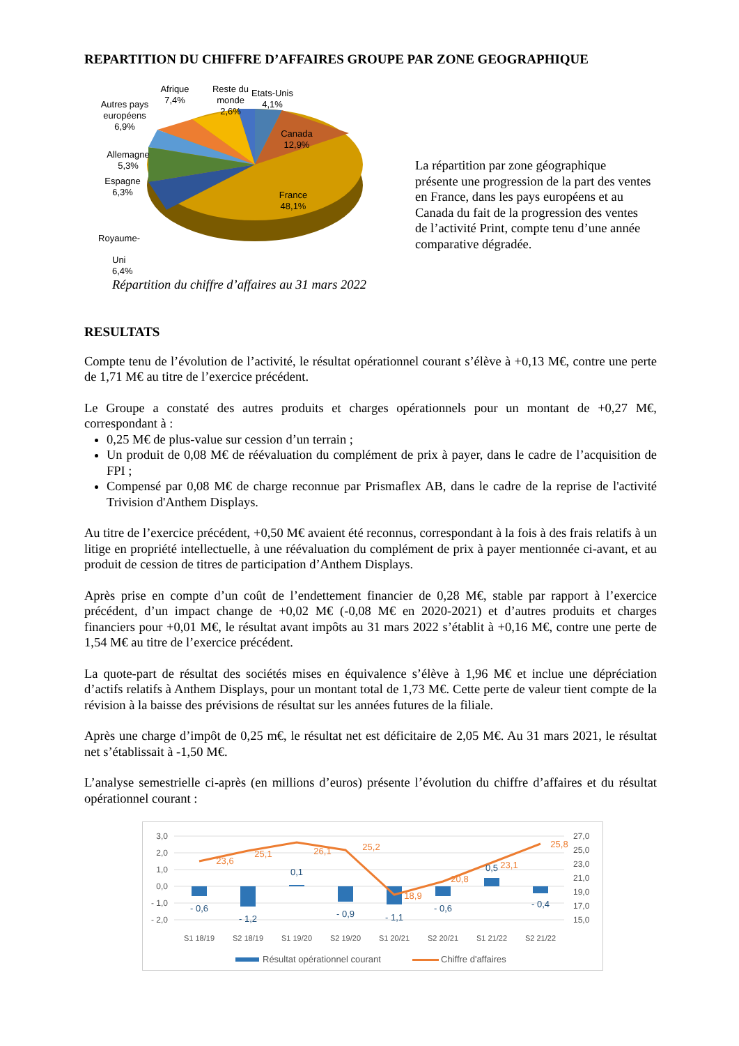REPARTITION DU CHIFFRE D’AFFAIRES GROUPE PAR ZONE GEOGRAPHIQUE
Autres pays
européens
6,9%
Afrique
7,4%
Reste du
monde
2,6%
Etats-Unis
4,1%
Canada
12,9%
Allemagne
5,3%
Espagne
6,3%
France
48,1%
Royaume-
Uni
6,4%
La répartition par zone géographique présente une progression de la part des ventes en France, dans les pays européens et au Canada du fait de la progression des ventes de l’activité Print, compte tenu d’une année comparative dégradée.
Répartition du chiffre d’affaires au 31 mars 2022
RESULTATS
Compte tenu de l’évolution de l’activité, le résultat opérationnel courant s’élève à +0,13 M€, contre une perte de 1,71 M€ au titre de l’exercice précédent.
Le Groupe a constaté des autres produits et charges opérationnels pour un montant de +0,27 M€, correspondant à :
0,25 M€ de plus-value sur cession d’un terrain ;
Un produit de 0,08 M€ de réévaluation du complément de prix à payer, dans le cadre de l’acquisition de FPI ;
Compensé par 0,08 M€ de charge reconnue par Prismaflex AB, dans le cadre de la reprise de l'activité Trivision d'Anthem Displays.
Au titre de l’exercice précédent, +0,50 M€ avaient été reconnus, correspondant à la fois à des frais relatifs à un litige en propriété intellectuelle, à une réévaluation du complément de prix à payer mentionnée ci-avant, et au produit de cession de titres de participation d’Anthem Displays.
Après prise en compte d’un coût de l’endettement financier de 0,28 M€, stable par rapport à l’exercice précédent, d’un impact change de +0,02 M€ (-0,08 M€ en 2020-2021) et d’autres produits et charges financiers pour +0,01 M€, le résultat avant impôts au 31 mars 2022 s’établit à +0,16 M€, contre une perte de 1,54 M€ au titre de l’exercice précédent.
La quote-part de résultat des sociétés mises en équivalence s’élève à 1,96 M€ et inclue une dépréciation d’actifs relatifs à Anthem Displays, pour un montant total de 1,73 M€. Cette perte de valeur tient compte de la révision à la baisse des prévisions de résultat sur les années futures de la filiale.
Après une charge d’impôt de 0,25 m€, le résultat net est déficitaire de 2,05 M€. Au 31 mars 2021, le résultat net s’établissait à -1,50 M€.
L’analyse semestrielle ci-après (en millions d’euros) présente l’évolution du chiffre d’affaires et du résultat opérationnel courant :
3,0
2,0
1,0
0,0
- 1,0
- 2,0
27,0
25,0
23,0
21,0
19,0
17,0
15,0
- 0,6
- 1,2
0,1
- 0,9
- 1,1
- 0,6
0,5
- 0,4
23,6
25,1
26,1
25,2
18,9
20,8
23,1
25,8
S1 18/19
S2 18/19
S1 19/20
S2 19/20
S1 20/21
S2 20/21
S1 21/22
S2 21/22
Résultat opérationnel courant
Chiffre d'affaires